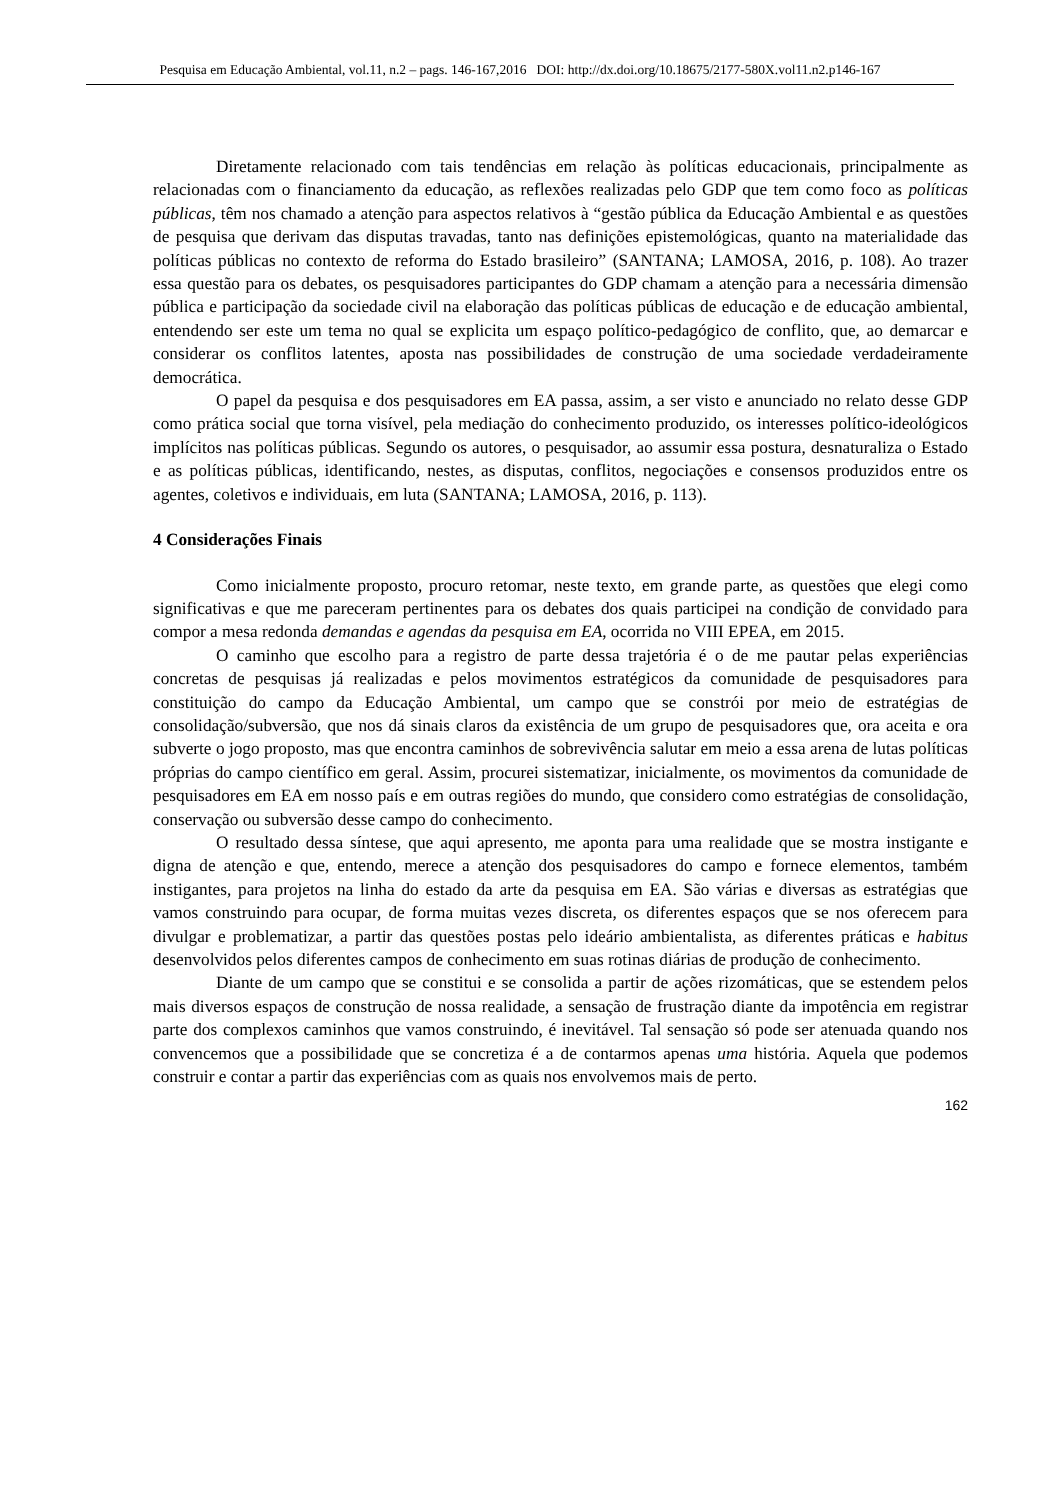Pesquisa em Educação Ambiental, vol.11, n.2 – pags. 146-167,2016 DOI: http://dx.doi.org/10.18675/2177-580X.vol11.n2.p146-167
Diretamente relacionado com tais tendências em relação às políticas educacionais, principalmente as relacionadas com o financiamento da educação, as reflexões realizadas pelo GDP que tem como foco as políticas públicas, têm nos chamado a atenção para aspectos relativos à “gestão pública da Educação Ambiental e as questões de pesquisa que derivam das disputas travadas, tanto nas definições epistemológicas, quanto na materialidade das políticas públicas no contexto de reforma do Estado brasileiro” (SANTANA; LAMOSA, 2016, p. 108). Ao trazer essa questão para os debates, os pesquisadores participantes do GDP chamam a atenção para a necessária dimensão pública e participação da sociedade civil na elaboração das políticas públicas de educação e de educação ambiental, entendendo ser este um tema no qual se explicita um espaço político-pedagógico de conflito, que, ao demarcar e considerar os conflitos latentes, aposta nas possibilidades de construção de uma sociedade verdadeiramente democrática.
O papel da pesquisa e dos pesquisadores em EA passa, assim, a ser visto e anunciado no relato desse GDP como prática social que torna visível, pela mediação do conhecimento produzido, os interesses político-ideológicos implícitos nas políticas públicas. Segundo os autores, o pesquisador, ao assumir essa postura, desnaturaliza o Estado e as políticas públicas, identificando, nestes, as disputas, conflitos, negociações e consensos produzidos entre os agentes, coletivos e individuais, em luta (SANTANA; LAMOSA, 2016, p. 113).
4 Considerações Finais
Como inicialmente proposto, procuro retomar, neste texto, em grande parte, as questões que elegi como significativas e que me pareceram pertinentes para os debates dos quais participei na condição de convidado para compor a mesa redonda demandas e agendas da pesquisa em EA, ocorrida no VIII EPEA, em 2015.
O caminho que escolho para a registro de parte dessa trajetória é o de me pautar pelas experiências concretas de pesquisas já realizadas e pelos movimentos estratégicos da comunidade de pesquisadores para constituição do campo da Educação Ambiental, um campo que se constrói por meio de estratégias de consolidação/subversão, que nos dá sinais claros da existência de um grupo de pesquisadores que, ora aceita e ora subverte o jogo proposto, mas que encontra caminhos de sobrevivência salutar em meio a essa arena de lutas políticas próprias do campo científico em geral. Assim, procurei sistematizar, inicialmente, os movimentos da comunidade de pesquisadores em EA em nosso país e em outras regiões do mundo, que considero como estratégias de consolidação, conservação ou subversão desse campo do conhecimento.
O resultado dessa síntese, que aqui apresento, me aponta para uma realidade que se mostra instigante e digna de atenção e que, entendo, merece a atenção dos pesquisadores do campo e fornece elementos, também instigantes, para projetos na linha do estado da arte da pesquisa em EA. São várias e diversas as estratégias que vamos construindo para ocupar, de forma muitas vezes discreta, os diferentes espaços que se nos oferecem para divulgar e problematizar, a partir das questões postas pelo ideário ambientalista, as diferentes práticas e habitus desenvolvidos pelos diferentes campos de conhecimento em suas rotinas diárias de produção de conhecimento.
Diante de um campo que se constitui e se consolida a partir de ações rizomáticas, que se estendem pelos mais diversos espaços de construção de nossa realidade, a sensação de frustração diante da impotência em registrar parte dos complexos caminhos que vamos construindo, é inevitável. Tal sensação só pode ser atenuada quando nos convencemos que a possibilidade que se concretiza é a de contarmos apenas uma história. Aquela que podemos construir e contar a partir das experiências com as quais nos envolvemos mais de perto.
162